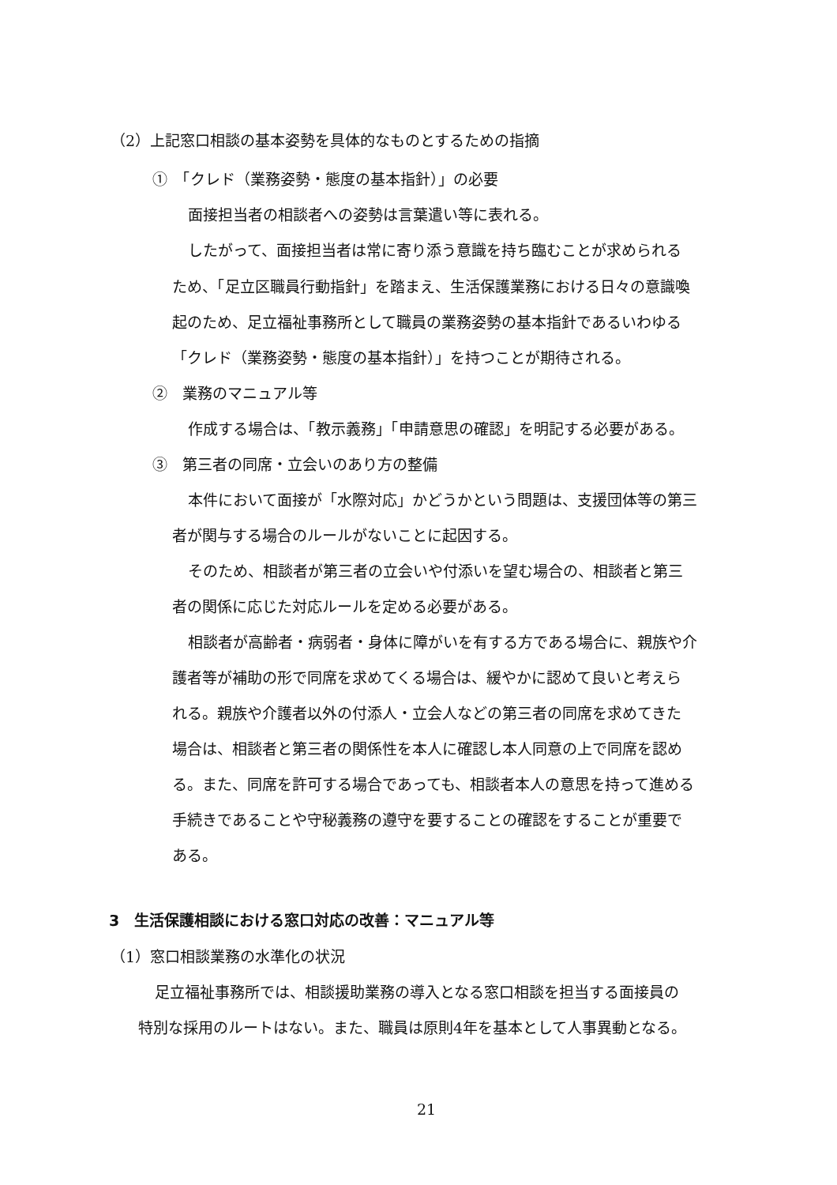（2）上記窓口相談の基本姿勢を具体的なものとするための指摘
①　「クレド（業務姿勢・態度の基本指針）」の必要
面接担当者の相談者への姿勢は言葉遣い等に表れる。
したがって、面接担当者は常に寄り添う意識を持ち臨むことが求められる
ため、「足立区職員行動指針」を踏まえ、生活保護業務における日々の意識喚
起のため、足立福祉事務所として職員の業務姿勢の基本指針であるいわゆる
「クレド（業務姿勢・態度の基本指針）」を持つことが期待される。
②　業務のマニュアル等
作成する場合は、「教示義務」「申請意思の確認」を明記する必要がある。
③　第三者の同席・立会いのあり方の整備
本件において面接が「水際対応」かどうかという問題は、支援団体等の第三
者が関与する場合のルールがないことに起因する。
そのため、相談者が第三者の立会いや付添いを望む場合の、相談者と第三
者の関係に応じた対応ルールを定める必要がある。
相談者が高齢者・病弱者・身体に障がいを有する方である場合に、親族や介
護者等が補助の形で同席を求めてくる場合は、緩やかに認めて良いと考えら
れる。親族や介護者以外の付添人・立会人などの第三者の同席を求めてきた
場合は、相談者と第三者の関係性を本人に確認し本人同意の上で同席を認め
る。また、同席を許可する場合であっても、相談者本人の意思を持って進める
手続きであることや守秘義務の遵守を要することの確認をすることが重要で
ある。
3　生活保護相談における窓口対応の改善：マニュアル等
（1）窓口相談業務の水準化の状況
足立福祉事務所では、相談援助業務の導入となる窓口相談を担当する面接員の
特別な採用のルートはない。また、職員は原則4年を基本として人事異動となる。
21